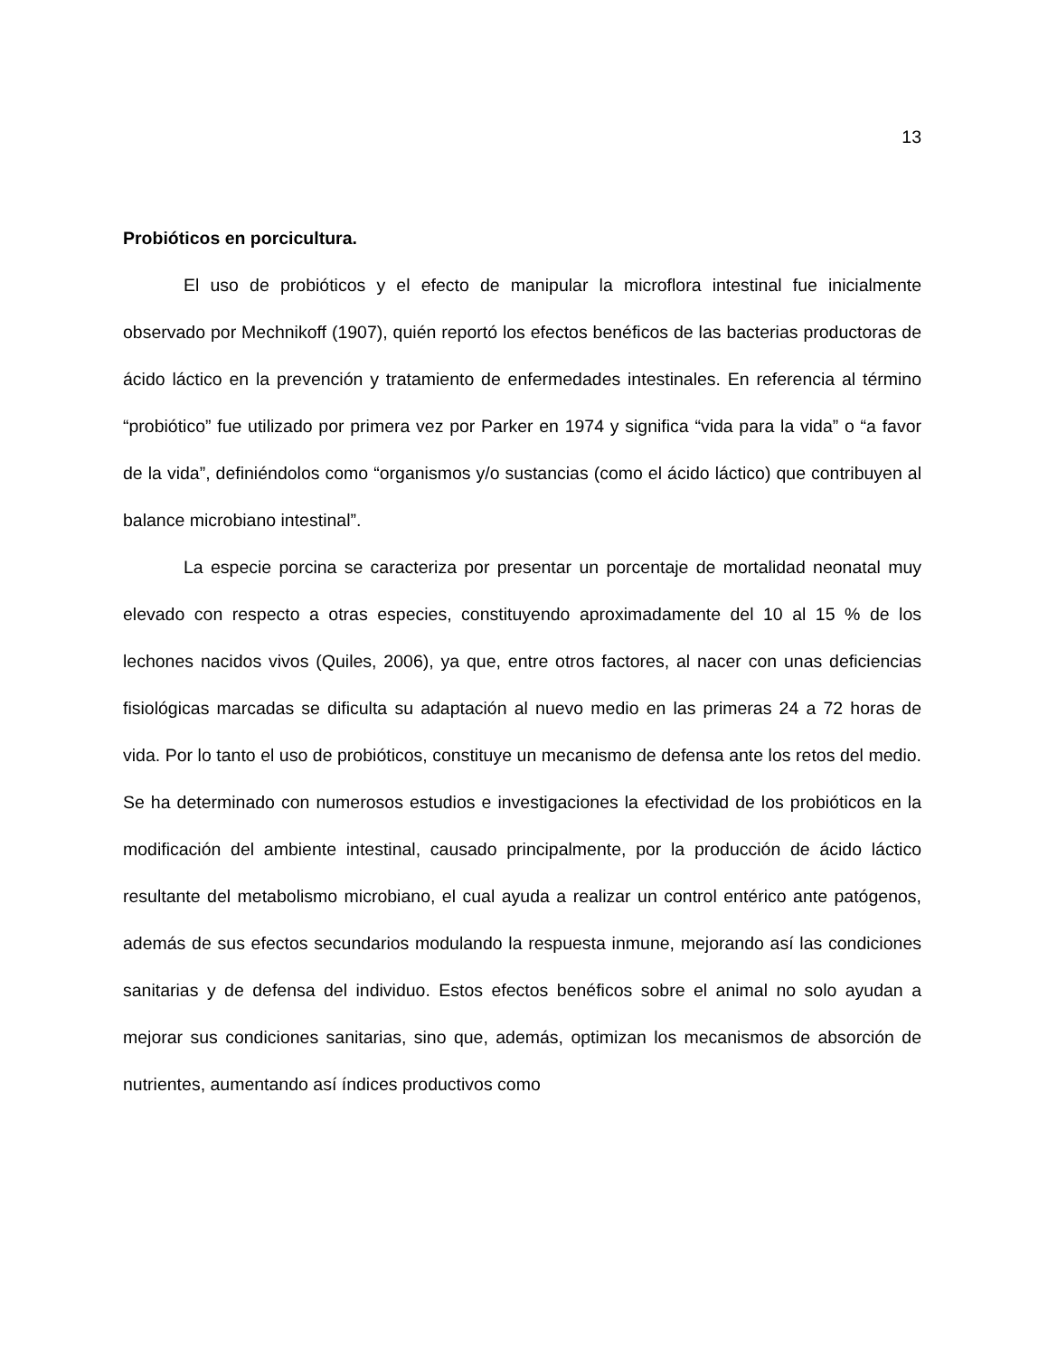13
Probióticos en porcicultura.
El uso de probióticos y el efecto de manipular la microflora intestinal fue inicialmente observado por Mechnikoff (1907), quién reportó los efectos benéficos de las bacterias productoras de ácido láctico en la prevención y tratamiento de enfermedades intestinales. En referencia al término “probiótico” fue utilizado por primera vez por Parker en 1974 y significa “vida para la vida” o “a favor de la vida”, definiéndolos como “organismos y/o sustancias (como el ácido láctico) que contribuyen al balance microbiano intestinal”.
La especie porcina se caracteriza por presentar un porcentaje de mortalidad neonatal muy elevado con respecto a otras especies, constituyendo aproximadamente del 10 al 15 % de los lechones nacidos vivos (Quiles, 2006), ya que, entre otros factores, al nacer con unas deficiencias fisiológicas marcadas se dificulta su adaptación al nuevo medio en las primeras 24 a 72 horas de vida. Por lo tanto el uso de probióticos, constituye un mecanismo de defensa ante los retos del medio. Se ha determinado con numerosos estudios e investigaciones la efectividad de los probióticos en la modificación del ambiente intestinal, causado principalmente, por la producción de ácido láctico resultante del metabolismo microbiano, el cual ayuda a realizar un control entérico ante patógenos, además de sus efectos secundarios modulando la respuesta inmune, mejorando así las condiciones sanitarias y de defensa del individuo. Estos efectos benéficos sobre el animal no solo ayudan a mejorar sus condiciones sanitarias, sino que, además, optimizan los mecanismos de absorción de nutrientes, aumentando así índices productivos como